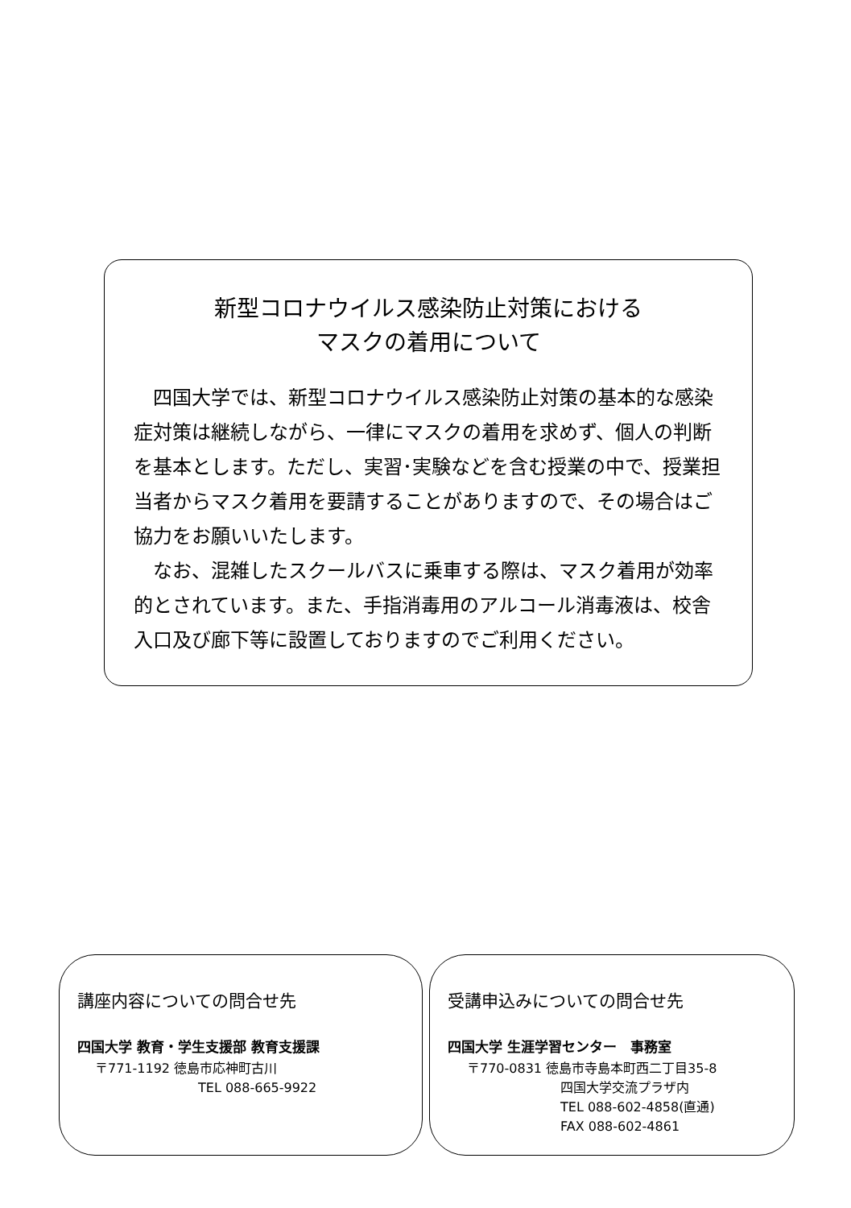新型コロナウイルス感染防止対策における
マスクの着用について
四国大学では、新型コロナウイルス感染防止対策の基本的な感染症対策は継続しながら、一律にマスクの着用を求めず、個人の判断を基本とします。ただし、実習･実験などを含む授業の中で、授業担当者からマスク着用を要請することがありますので、その場合はご協力をお願いいたします。
なお、混雑したスクールバスに乗車する際は、マスク着用が効率的とされています。また、手指消毒用のアルコール消毒液は、校舎入口及び廊下等に設置しておりますのでご利用ください。
講座内容についての問合せ先
四国大学 教育・学生支援部 教育支援課
〒771-1192 徳島市応神町古川
TEL 088-665-9922
受講申込みについての問合せ先
四国大学 生涯学習センター　事務室
〒770-0831 徳島市寺島本町西二丁目35-8
四国大学交流プラザ内
TEL 088-602-4858(直通)
FAX 088-602-4861